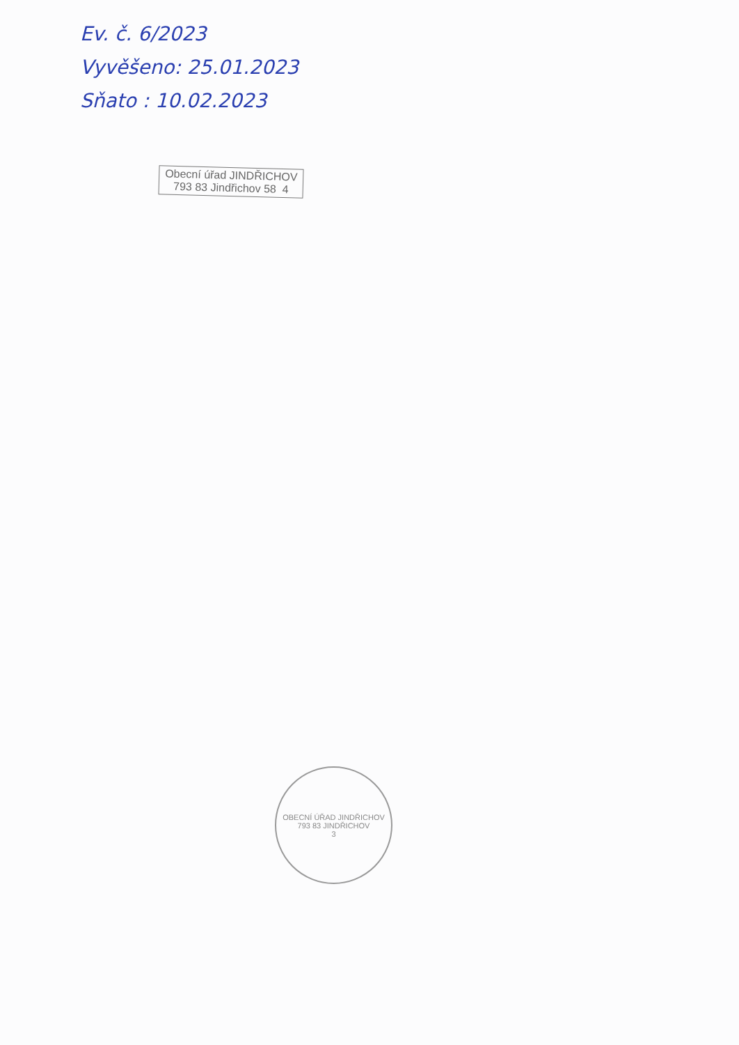Ev. č. 6/2023
Vyvěšeno: 25.01.2023
Sňato : 10.02.2023
Obecní úřad JINDŘICHOV
793 83 Jindřichov 58 4
OBECNÍ ÚŘAD JINDŘICHOV
793 83 JINDŘICHOV
3